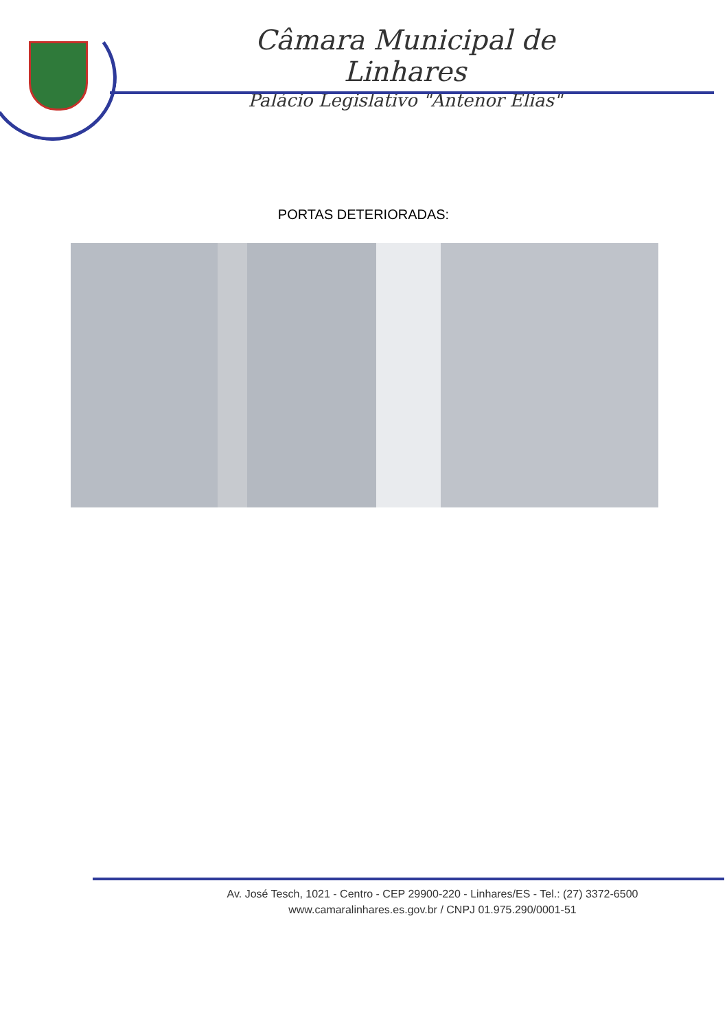Câmara Municipal de Linhares
Palácio Legislativo "Antenor Elias"
PORTAS DETERIORADAS:
Av. José Tesch, 1021 - Centro - CEP 29900-220 - Linhares/ES - Tel.: (27) 3372-6500
www.camaralinhares.es.gov.br / CNPJ 01.975.290/0001-51